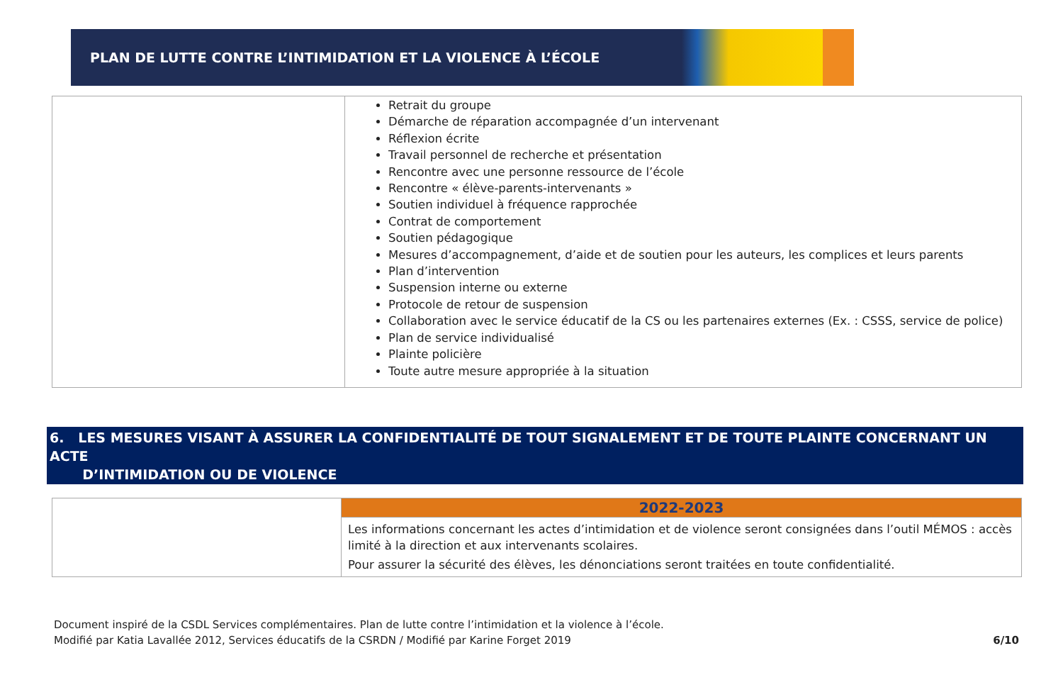PLAN DE LUTTE CONTRE L’INTIMIDATION ET LA VIOLENCE À L’ÉCOLE
| | Retrait du groupe Démarche de réparation accompagnée d’un intervenant Réflexion écrite Travail personnel de recherche et présentation Rencontre avec une personne ressource de l’école Rencontre « élève-parents-intervenants » Soutien individuel à fréquence rapprochée Contrat de comportement Soutien pédagogique Mesures d’accompagnement, d’aide et de soutien pour les auteurs, les complices et leurs parents Plan d’intervention Suspension interne ou externe Protocole de retour de suspension Collaboration avec le service éducatif de la CS ou les partenaires externes (Ex. : CSSS, service de police) Plan de service individualisé Plainte policière Toute autre mesure appropriée à la situation |
6. LES MESURES VISANT À ASSURER LA CONFIDENTIALITÉ DE TOUT SIGNALEMENT ET DE TOUTE PLAINTE CONCERNANT UN ACTE
D’INTIMIDATION OU DE VIOLENCE
| | 2022-2023 |
| | Les informations concernant les actes d’intimidation et de violence seront consignées dans l’outil MÉMOS : accès limité à la direction et aux intervenants scolaires. Pour assurer la sécurité des élèves, les dénonciations seront traitées en toute confidentialité. |
Document inspiré de la CSDL Services complémentaires. Plan de lutte contre l’intimidation et la violence à l’école.
Modifié par Katia Lavallée 2012, Services éducatifs de la CSRDN / Modifié par Karine Forget 2019
6/10